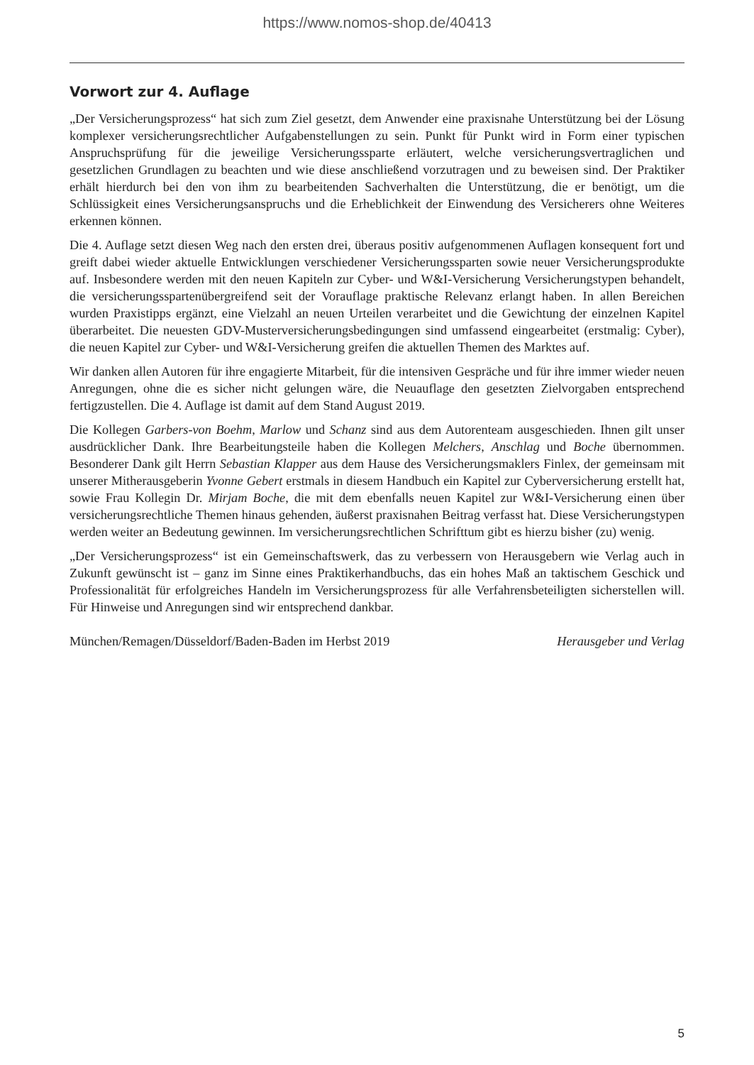https://www.nomos-shop.de/40413
Vorwort zur 4. Auflage
„Der Versicherungsprozess“ hat sich zum Ziel gesetzt, dem Anwender eine praxisnahe Unterstützung bei der Lösung komplexer versicherungsrechtlicher Aufgabenstellungen zu sein. Punkt für Punkt wird in Form einer typischen Anspruchsprüfung für die jeweilige Versicherungssparte erläutert, welche versicherungsvertraglichen und gesetzlichen Grundlagen zu beachten und wie diese anschließend vorzutragen und zu beweisen sind. Der Praktiker erhält hierdurch bei den von ihm zu bearbeitenden Sachverhalten die Unterstützung, die er benötigt, um die Schlüssigkeit eines Versicherungsanspruchs und die Erheblichkeit der Einwendung des Versicherers ohne Weiteres erkennen können.
Die 4. Auflage setzt diesen Weg nach den ersten drei, überaus positiv aufgenommenen Auflagen konsequent fort und greift dabei wieder aktuelle Entwicklungen verschiedener Versicherungssparten sowie neuer Versicherungsprodukte auf. Insbesondere werden mit den neuen Kapiteln zur Cyber- und W&I-Versicherung Versicherungstypen behandelt, die versicherungsspartenübergreifend seit der Vorauflage praktische Relevanz erlangt haben. In allen Bereichen wurden Praxistipps ergänzt, eine Vielzahl an neuen Urteilen verarbeitet und die Gewichtung der einzelnen Kapitel überarbeitet. Die neuesten GDV-Musterversicherungsbedingungen sind umfassend eingearbeitet (erstmalig: Cyber), die neuen Kapitel zur Cyber- und W&I-Versicherung greifen die aktuellen Themen des Marktes auf.
Wir danken allen Autoren für ihre engagierte Mitarbeit, für die intensiven Gespräche und für ihre immer wieder neuen Anregungen, ohne die es sicher nicht gelungen wäre, die Neuauflage den gesetzten Zielvorgaben entsprechend fertigzustellen. Die 4. Auflage ist damit auf dem Stand August 2019.
Die Kollegen Garbers-von Boehm, Marlow und Schanz sind aus dem Autorenteam ausgeschieden. Ihnen gilt unser ausdrücklicher Dank. Ihre Bearbeitungsteile haben die Kollegen Melchers, Anschlag und Boche übernommen. Besonderer Dank gilt Herrn Sebastian Klapper aus dem Hause des Versicherungsmaklers Finlex, der gemeinsam mit unserer Mitherausgeberin Yvonne Gebert erstmals in diesem Handbuch ein Kapitel zur Cyberversicherung erstellt hat, sowie Frau Kollegin Dr. Mirjam Boche, die mit dem ebenfalls neuen Kapitel zur W&I-Versicherung einen über versicherungsrechtliche Themen hinaus gehenden, äußerst praxisnahen Beitrag verfasst hat. Diese Versicherungstypen werden weiter an Bedeutung gewinnen. Im versicherungsrechtlichen Schrifttum gibt es hierzu bisher (zu) wenig.
„Der Versicherungsprozess“ ist ein Gemeinschaftswerk, das zu verbessern von Herausgebern wie Verlag auch in Zukunft gewünscht ist – ganz im Sinne eines Praktikerhandbuchs, das ein hohes Maß an taktischem Geschick und Professionalität für erfolgreiches Handeln im Versicherungsprozess für alle Verfahrensbeteiligten sicherstellen will. Für Hinweise und Anregungen sind wir entsprechend dankbar.
München/Remagen/Düsseldorf/Baden-Baden im Herbst 2019 Herausgeber und Verlag
5